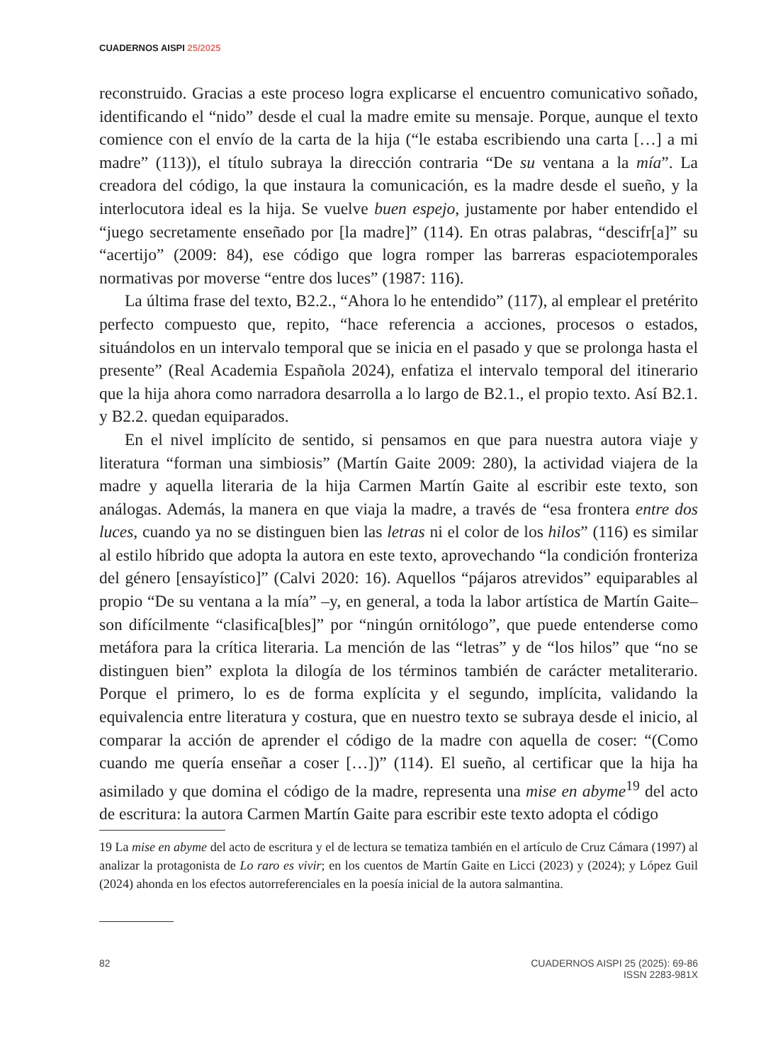CUADERNOS AISPI 25/2025
reconstruido. Gracias a este proceso logra explicarse el encuentro comunicativo soñado, identificando el “nido” desde el cual la madre emite su mensaje. Porque, aunque el texto comience con el envío de la carta de la hija (“le estaba escribiendo una carta […] a mi madre” (113)), el título subraya la dirección contraria “De su ventana a la mía”. La creadora del código, la que instaura la comunicación, es la madre desde el sueño, y la interlocutora ideal es la hija. Se vuelve buen espejo, justamente por haber entendido el “juego secretamente enseñado por [la madre]” (114). En otras palabras, “descifr[a]” su “acertijo” (2009: 84), ese código que logra romper las barreras espaciotemporales normativas por moverse “entre dos luces” (1987: 116).
La última frase del texto, B2.2., “Ahora lo he entendido” (117), al emplear el pretérito perfecto compuesto que, repito, “hace referencia a acciones, procesos o estados, situándolos en un intervalo temporal que se inicia en el pasado y que se prolonga hasta el presente” (Real Academia Española 2024), enfatiza el intervalo temporal del itinerario que la hija ahora como narradora desarrolla a lo largo de B2.1., el propio texto. Así B2.1. y B2.2. quedan equiparados.
En el nivel implícito de sentido, si pensamos en que para nuestra autora viaje y literatura “forman una simbiosis” (Martín Gaite 2009: 280), la actividad viajera de la madre y aquella literaria de la hija Carmen Martín Gaite al escribir este texto, son análogas. Además, la manera en que viaja la madre, a través de “esa frontera entre dos luces, cuando ya no se distinguen bien las letras ni el color de los hilos” (116) es similar al estilo híbrido que adopta la autora en este texto, aprovechando “la condición fronteriza del género [ensayístico]” (Calvi 2020: 16). Aquellos “pájaros atrevidos” equiparables al propio “De su ventana a la mía” –y, en general, a toda la labor artística de Martín Gaite– son difícilmente “clasifica[bles]” por “ningún ornitólogo”, que puede entenderse como metáfora para la crítica literaria. La mención de las “letras” y de “los hilos” que “no se distinguen bien” explota la dilogía de los términos también de carácter metaliterario. Porque el primero, lo es de forma explícita y el segundo, implícita, validando la equivalencia entre literatura y costura, que en nuestro texto se subraya desde el inicio, al comparar la acción de aprender el código de la madre con aquella de coser: “(Como cuando me quería enseñar a coser […])” (114). El sueño, al certificar que la hija ha asimilado y que domina el código de la madre, representa una mise en abyme<sup>19</sup> del acto de escritura: la autora Carmen Martín Gaite para escribir este texto adopta el código
19 La mise en abyme del acto de escritura y el de lectura se tematiza también en el artículo de Cruz Cámara (1997) al analizar la protagonista de Lo raro es vivir; en los cuentos de Martín Gaite en Licci (2023) y (2024); y López Guil (2024) ahonda en los efectos autorreferenciales en la poesía inicial de la autora salmantina.
82 CUADERNOS AISPI 25 (2025): 69-86
ISSN 2283-981X